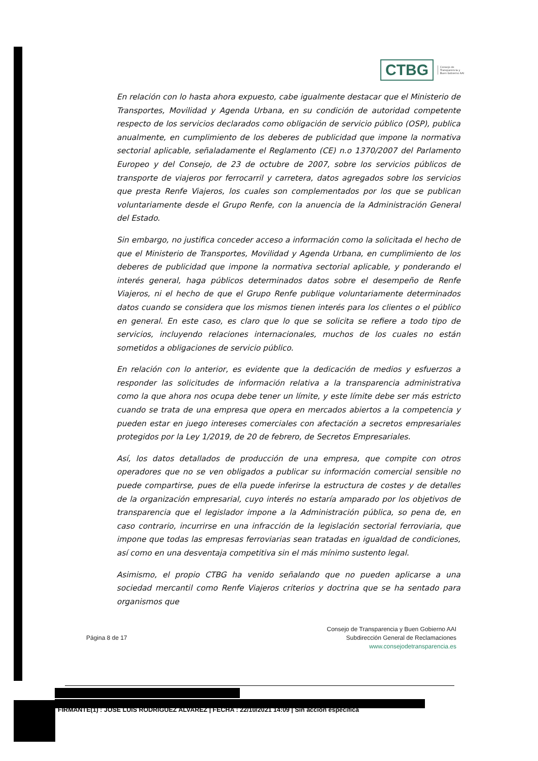CTBG
Consejo de
Transparencia y
Buen Gobierno AAI
En relación con lo hasta ahora expuesto, cabe igualmente destacar que el Ministerio de Transportes, Movilidad y Agenda Urbana, en su condición de autoridad competente respecto de los servicios declarados como obligación de servicio público (OSP), publica anualmente, en cumplimiento de los deberes de publicidad que impone la normativa sectorial aplicable, señaladamente el Reglamento (CE) n.o 1370/2007 del Parlamento Europeo y del Consejo, de 23 de octubre de 2007, sobre los servicios públicos de transporte de viajeros por ferrocarril y carretera, datos agregados sobre los servicios que presta Renfe Viajeros, los cuales son complementados por los que se publican voluntariamente desde el Grupo Renfe, con la anuencia de la Administración General del Estado.
Sin embargo, no justifica conceder acceso a información como la solicitada el hecho de que el Ministerio de Transportes, Movilidad y Agenda Urbana, en cumplimiento de los deberes de publicidad que impone la normativa sectorial aplicable, y ponderando el interés general, haga públicos determinados datos sobre el desempeño de Renfe Viajeros, ni el hecho de que el Grupo Renfe publique voluntariamente determinados datos cuando se considera que los mismos tienen interés para los clientes o el público en general. En este caso, es claro que lo que se solicita se refiere a todo tipo de servicios, incluyendo relaciones internacionales, muchos de los cuales no están sometidos a obligaciones de servicio público.
En relación con lo anterior, es evidente que la dedicación de medios y esfuerzos a responder las solicitudes de información relativa a la transparencia administrativa como la que ahora nos ocupa debe tener un límite, y este límite debe ser más estricto cuando se trata de una empresa que opera en mercados abiertos a la competencia y pueden estar en juego intereses comerciales con afectación a secretos empresariales protegidos por la Ley 1/2019, de 20 de febrero, de Secretos Empresariales.
Así, los datos detallados de producción de una empresa, que compite con otros operadores que no se ven obligados a publicar su información comercial sensible no puede compartirse, pues de ella puede inferirse la estructura de costes y de detalles de la organización empresarial, cuyo interés no estaría amparado por los objetivos de transparencia que el legislador impone a la Administración pública, so pena de, en caso contrario, incurrirse en una infracción de la legislación sectorial ferroviaria, que impone que todas las empresas ferroviarias sean tratadas en igualdad de condiciones, así como en una desventaja competitiva sin el más mínimo sustento legal.
Asimismo, el propio CTBG ha venido señalando que no pueden aplicarse a una sociedad mercantil como Renfe Viajeros criterios y doctrina que se ha sentado para organismos que
Página 8 de 17
Consejo de Transparencia y Buen Gobierno AAI
Subdirección General de Reclamaciones
www.consejodetransparencia.es
FIRMANTE(1) : JOSE LUIS RODRIGUEZ ALVAREZ | FECHA : 22/10/2021 14:09 | Sin acción específica